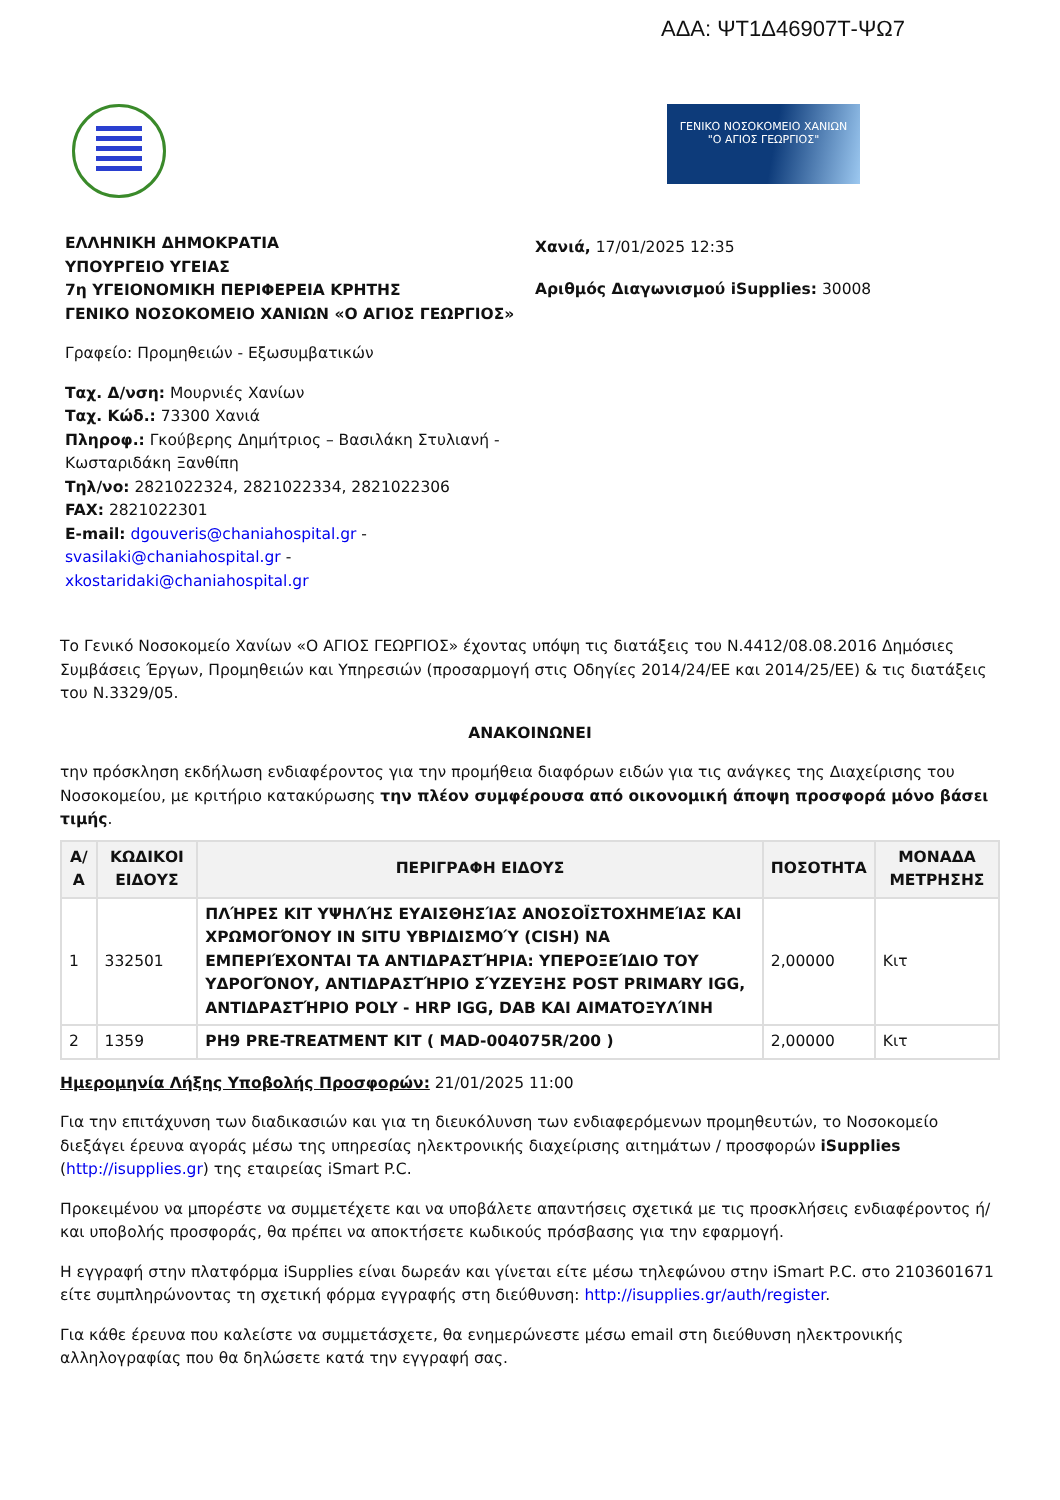ΑΔΑ: ΨΤ1Δ46907Τ-ΨΩ7
ΓΕΝΙΚΟ ΝΟΣΟΚΟΜΕΙΟ ΧΑΝΙΩΝ
"Ο ΑΓΙΟΣ ΓΕΩΡΓΙΟΣ"
ΕΛΛΗΝΙΚΗ ΔΗΜΟΚΡΑΤΙΑ
ΥΠΟΥΡΓΕΙΟ ΥΓΕΙΑΣ
7η ΥΓΕΙΟΝΟΜΙΚΗ ΠΕΡΙΦΕΡΕΙΑ ΚΡΗΤΗΣ
ΓΕΝΙΚΟ ΝΟΣΟΚΟΜΕΙΟ ΧΑΝΙΩΝ «Ο ΑΓΙΟΣ ΓΕΩΡΓΙΟΣ»
Γραφείο: Προμηθειών - Εξωσυμβατικών
Ταχ. Δ/νση: Μουρνιές Χανίων
Ταχ. Κώδ.: 73300 Χανιά
Πληροφ.: Γκούβερης Δημήτριος – Βασιλάκη Στυλιανή - Κωσταριδάκη Ξανθίπη
Τηλ/νο: 2821022324, 2821022334, 2821022306
FAX: 2821022301
E-mail: dgouveris@chaniahospital.gr - svasilaki@chaniahospital.gr - xkostaridaki@chaniahospital.gr
Χανιά, 17/01/2025 12:35
Αριθμός Διαγωνισμού iSupplies: 30008
Το Γενικό Νοσοκομείο Χανίων «Ο ΑΓΙΟΣ ΓΕΩΡΓΙΟΣ» έχοντας υπόψη τις διατάξεις του Ν.4412/08.08.2016 Δημόσιες Συμβάσεις Έργων, Προμηθειών και Υπηρεσιών (προσαρμογή στις Οδηγίες 2014/24/ΕΕ και 2014/25/ΕΕ) & τις διατάξεις του Ν.3329/05.
ΑΝΑΚΟΙΝΩΝΕΙ
την πρόσκληση εκδήλωση ενδιαφέροντος για την προμήθεια διαφόρων ειδών για τις ανάγκες της Διαχείρισης του Νοσοκομείου, με κριτήριο κατακύρωσης την πλέον συμφέρουσα από οικονομική άποψη προσφορά μόνο βάσει τιμής.
| Α/Α | ΚΩΔΙΚΟΙ ΕΙΔΟΥΣ | ΠΕΡΙΓΡΑΦΗ ΕΙΔΟΥΣ | ΠΟΣΟΤΗΤΑ | ΜΟΝΑΔΑ ΜΕΤΡΗΣΗΣ |
| --- | --- | --- | --- | --- |
| 1 | 332501 | ΠΛΉΡΕΣ ΚΙΤ ΥΨΗΛΉΣ ΕΥΑΙΣΘΗΣΊΑΣ ΑΝΟΣΟΪΣΤΟΧΗΜΕΊΑΣ ΚΑΙ ΧΡΩΜΟΓΌΝΟΥ IN SITU ΥΒΡΙΔΙΣΜΟΎ (CISH) ΝΑ ΕΜΠΕΡΙΈΧΟΝΤΑΙ ΤΑ ΑΝΤΙΔΡΑΣΤΉΡΙΑ: ΥΠΕΡΟΞΕΊΔΙΟ ΤΟΥ ΥΔΡΟΓΌΝΟΥ, ΑΝΤΙΔΡΑΣΤΉΡΙΟ ΣΎΖΕΥΞΗΣ POST PRIMARY IGG, ΑΝΤΙΔΡΑΣΤΉΡΙΟ POLY - HRP IGG, DAB ΚΑΙ ΑΙΜΑΤΟΞΥΛΊΝΗ | 2,00000 | Κιτ |
| 2 | 1359 | PH9 PRE-TREATMENT KIT ( MAD-004075R/200 ) | 2,00000 | Κιτ |
Ημερομηνία Λήξης Υποβολής Προσφορών: 21/01/2025 11:00
Για την επιτάχυνση των διαδικασιών και για τη διευκόλυνση των ενδιαφερόμενων προμηθευτών, το Νοσοκομείο διεξάγει έρευνα αγοράς μέσω της υπηρεσίας ηλεκτρονικής διαχείρισης αιτημάτων / προσφορών iSupplies (http://isupplies.gr) της εταιρείας iSmart P.C.
Προκειμένου να μπορέστε να συμμετέχετε και να υποβάλετε απαντήσεις σχετικά με τις προσκλήσεις ενδιαφέροντος ή/και υποβολής προσφοράς, θα πρέπει να αποκτήσετε κωδικούς πρόσβασης για την εφαρμογή.
Η εγγραφή στην πλατφόρμα iSupplies είναι δωρεάν και γίνεται είτε μέσω τηλεφώνου στην iSmart P.C. στο 2103601671 είτε συμπληρώνοντας τη σχετική φόρμα εγγραφής στη διεύθυνση: http://isupplies.gr/auth/register.
Για κάθε έρευνα που καλείστε να συμμετάσχετε, θα ενημερώνεστε μέσω email στη διεύθυνση ηλεκτρονικής αλληλογραφίας που θα δηλώσετε κατά την εγγραφή σας.